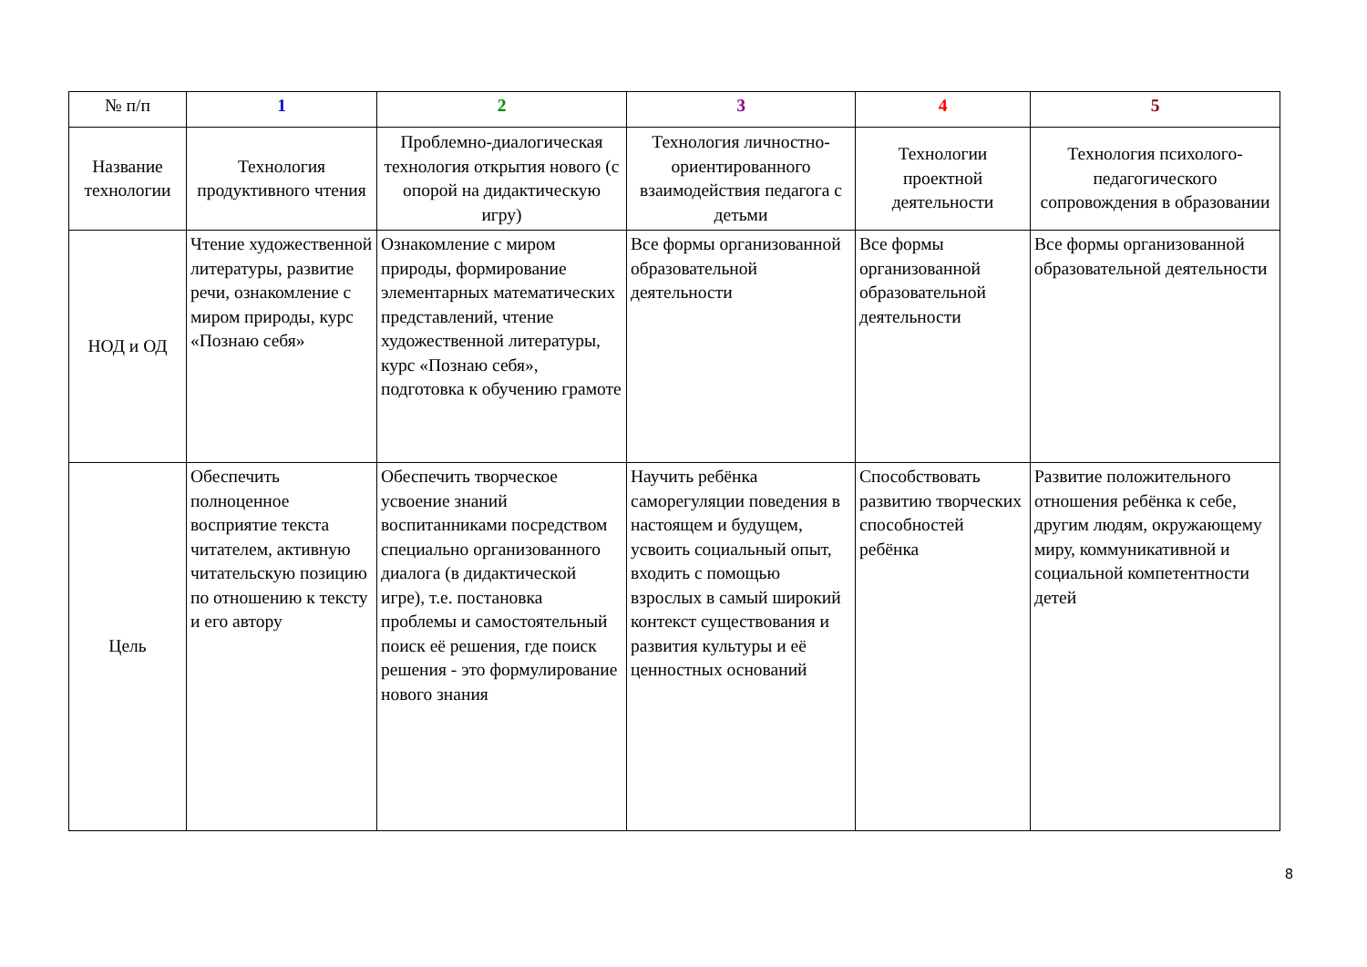| № п/п | 1 | 2 | 3 | 4 | 5 |
| Название технологии | Технология продуктивного чтения | Проблемно-диалогическая технология открытия нового (с опорой на дидактическую игру) | Технология личностно-ориентированного взаимодействия педагога с детьми | Технологии проектной деятельности | Технология психолого-педагогического сопровождения в образовании |
| НОД и ОД | Чтение художественной литературы, развитие речи, ознакомление с миром природы, курс «Познаю себя» | Ознакомление с миром природы, формирование элементарных математических представлений, чтение художественной литературы, курс «Познаю себя», подготовка к обучению грамоте | Все формы организованной образовательной деятельности | Все формы организованной образовательной деятельности | Все формы организованной образовательной деятельности |
| Цель | Обеспечить полноценное восприятие текста читателем, активную читательскую позицию по отношению к тексту и его автору | Обеспечить творческое усвоение знаний воспитанниками посредством специально организованного диалога (в дидактической игре), т.е. постановка проблемы и самостоятельный поиск её решения, где поиск решения - это формулирование нового знания | Научить ребёнка саморегуляции поведения в настоящем и будущем, усвоить социальный опыт, входить с помощью взрослых в самый широкий контекст существования и развития культуры и её ценностных оснований | Способствовать развитию творческих способностей ребёнка | Развитие положительного отношения ребёнка к себе, другим людям, окружающему миру, коммуникативной и социальной компетентности детей |
8